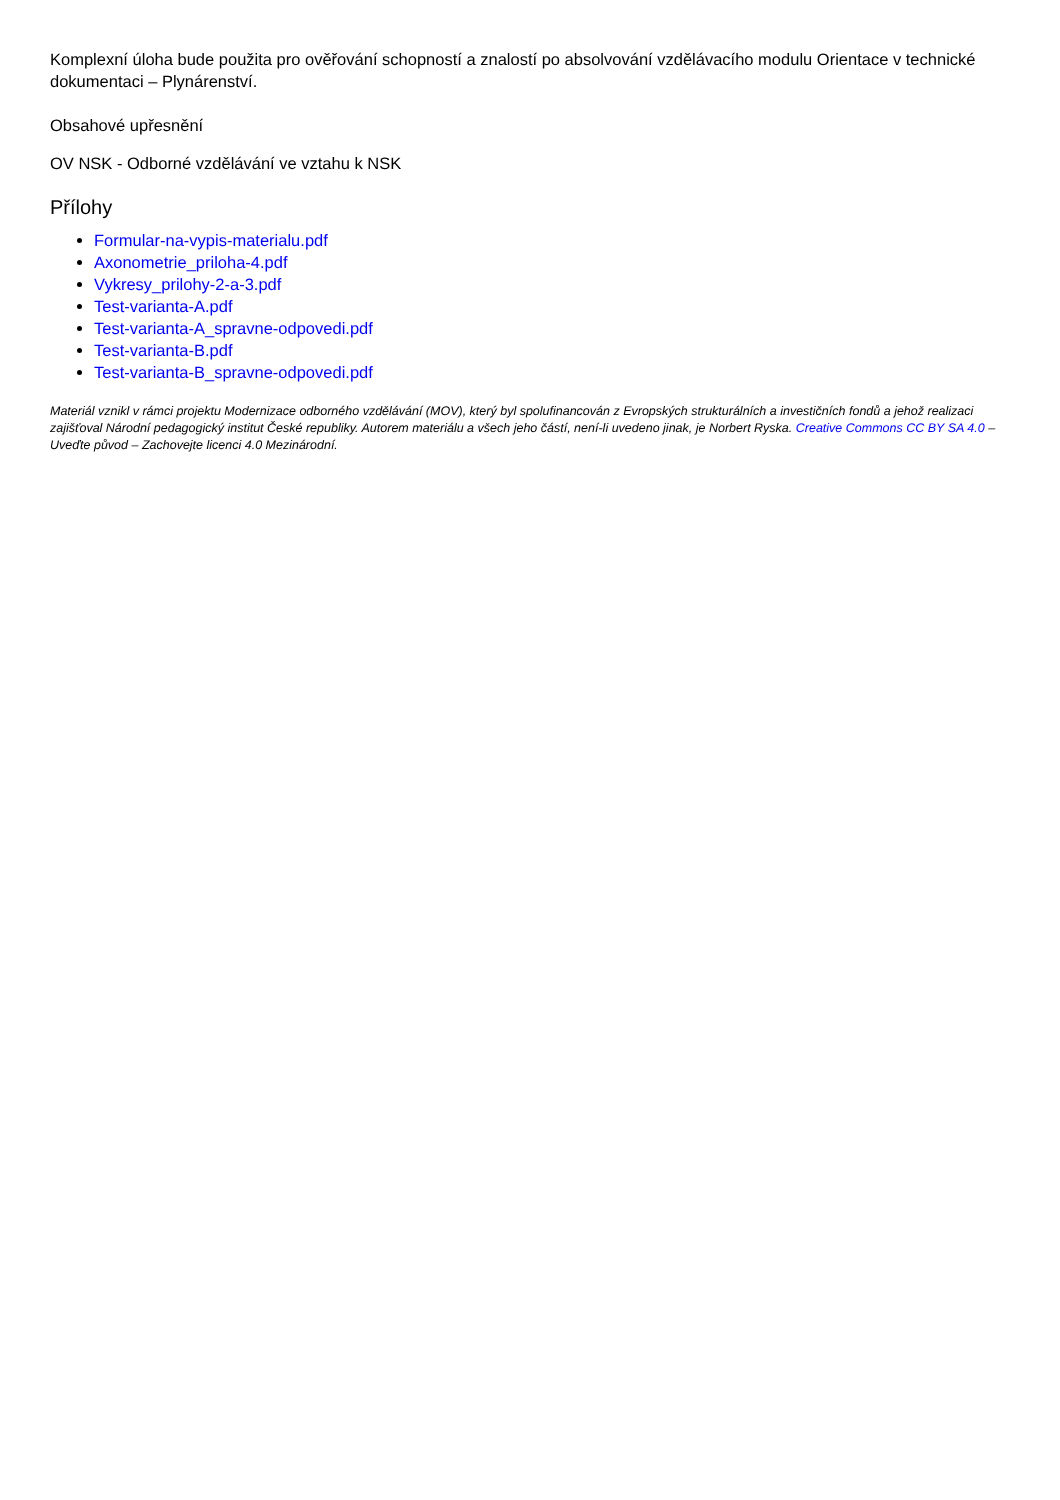Komplexní úloha bude použita pro ověřování schopností a znalostí po absolvování vzdělávacího modulu Orientace v technické dokumentaci – Plynárenství.
Obsahové upřesnění
OV NSK - Odborné vzdělávání ve vztahu k NSK
Přílohy
Formular-na-vypis-materialu.pdf
Axonometrie_priloha-4.pdf
Vykresy_prilohy-2-a-3.pdf
Test-varianta-A.pdf
Test-varianta-A_spravne-odpovedi.pdf
Test-varianta-B.pdf
Test-varianta-B_spravne-odpovedi.pdf
Materiál vznikl v rámci projektu Modernizace odborného vzdělávání (MOV), který byl spolufinancován z Evropských strukturálních a investičních fondů a jehož realizaci zajišťoval Národní pedagogický institut České republiky. Autorem materiálu a všech jeho částí, není-li uvedeno jinak, je Norbert Ryska. Creative Commons CC BY SA 4.0 – Uveďte původ – Zachovejte licenci 4.0 Mezinárodní.